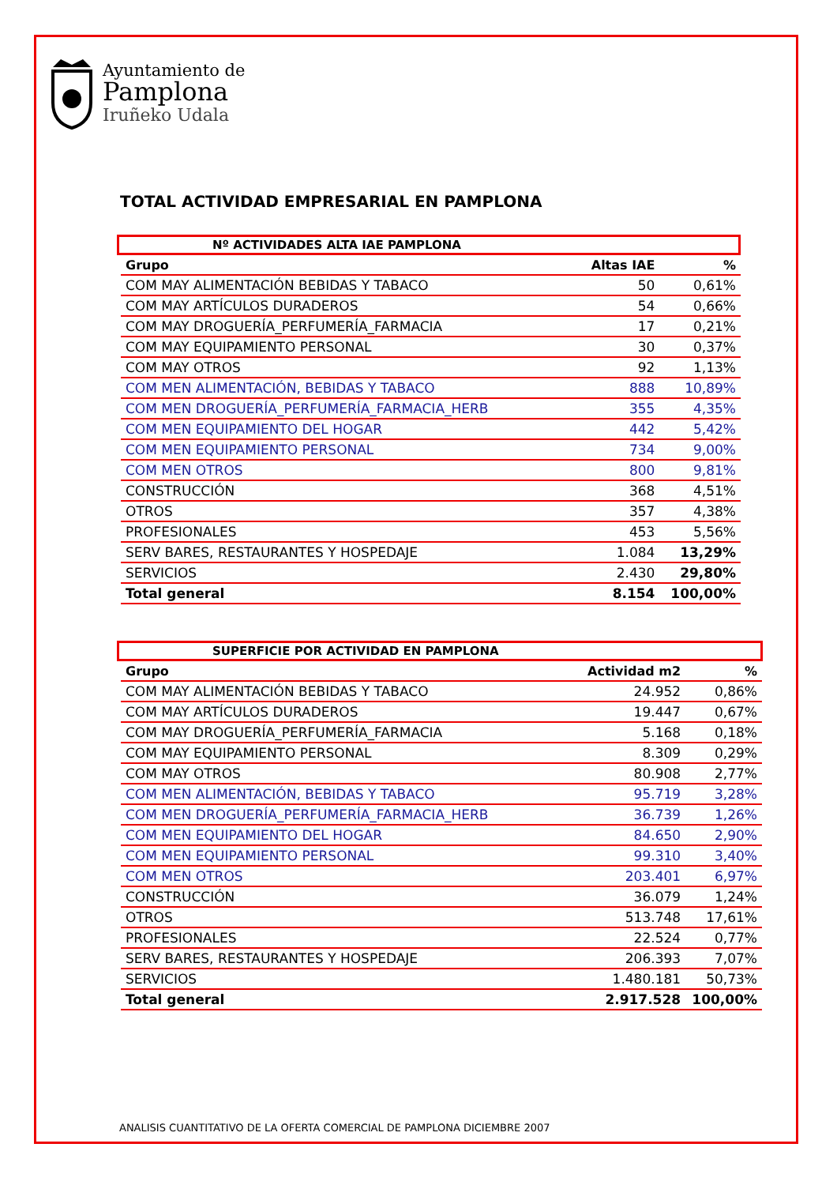Ayuntamiento de
Pamplona
Iruñeko Udala
TOTAL ACTIVIDAD EMPRESARIAL EN PAMPLONA
Nº ACTIVIDADES ALTA IAE PAMPLONA
| Grupo | Altas IAE | % |
| --- | --- | --- |
| COM MAY ALIMENTACIÓN BEBIDAS Y TABACO | 50 | 0,61% |
| COM MAY ARTÍCULOS DURADEROS | 54 | 0,66% |
| COM MAY DROGUERÍA_PERFUMERÍA_FARMACIA | 17 | 0,21% |
| COM MAY EQUIPAMIENTO PERSONAL | 30 | 0,37% |
| COM MAY OTROS | 92 | 1,13% |
| COM MEN ALIMENTACIÓN, BEBIDAS Y TABACO | 888 | 10,89% |
| COM MEN DROGUERÍA_PERFUMERÍA_FARMACIA_HERB | 355 | 4,35% |
| COM MEN EQUIPAMIENTO DEL HOGAR | 442 | 5,42% |
| COM MEN EQUIPAMIENTO PERSONAL | 734 | 9,00% |
| COM MEN OTROS | 800 | 9,81% |
| CONSTRUCCIÓN | 368 | 4,51% |
| OTROS | 357 | 4,38% |
| PROFESIONALES | 453 | 5,56% |
| SERV BARES, RESTAURANTES Y HOSPEDAJE | 1.084 | 13,29% |
| SERVICIOS | 2.430 | 29,80% |
| Total general | 8.154 | 100,00% |
SUPERFICIE POR ACTIVIDAD EN PAMPLONA
| Grupo | Actividad m2 | % |
| --- | --- | --- |
| COM MAY ALIMENTACIÓN BEBIDAS Y TABACO | 24.952 | 0,86% |
| COM MAY ARTÍCULOS DURADEROS | 19.447 | 0,67% |
| COM MAY DROGUERÍA_PERFUMERÍA_FARMACIA | 5.168 | 0,18% |
| COM MAY EQUIPAMIENTO PERSONAL | 8.309 | 0,29% |
| COM MAY OTROS | 80.908 | 2,77% |
| COM MEN ALIMENTACIÓN, BEBIDAS Y TABACO | 95.719 | 3,28% |
| COM MEN DROGUERÍA_PERFUMERÍA_FARMACIA_HERB | 36.739 | 1,26% |
| COM MEN EQUIPAMIENTO DEL HOGAR | 84.650 | 2,90% |
| COM MEN EQUIPAMIENTO PERSONAL | 99.310 | 3,40% |
| COM MEN OTROS | 203.401 | 6,97% |
| CONSTRUCCIÓN | 36.079 | 1,24% |
| OTROS | 513.748 | 17,61% |
| PROFESIONALES | 22.524 | 0,77% |
| SERV BARES, RESTAURANTES Y HOSPEDAJE | 206.393 | 7,07% |
| SERVICIOS | 1.480.181 | 50,73% |
| Total general | 2.917.528 | 100,00% |
ANALISIS CUANTITATIVO DE LA OFERTA COMERCIAL DE PAMPLONA DICIEMBRE 2007